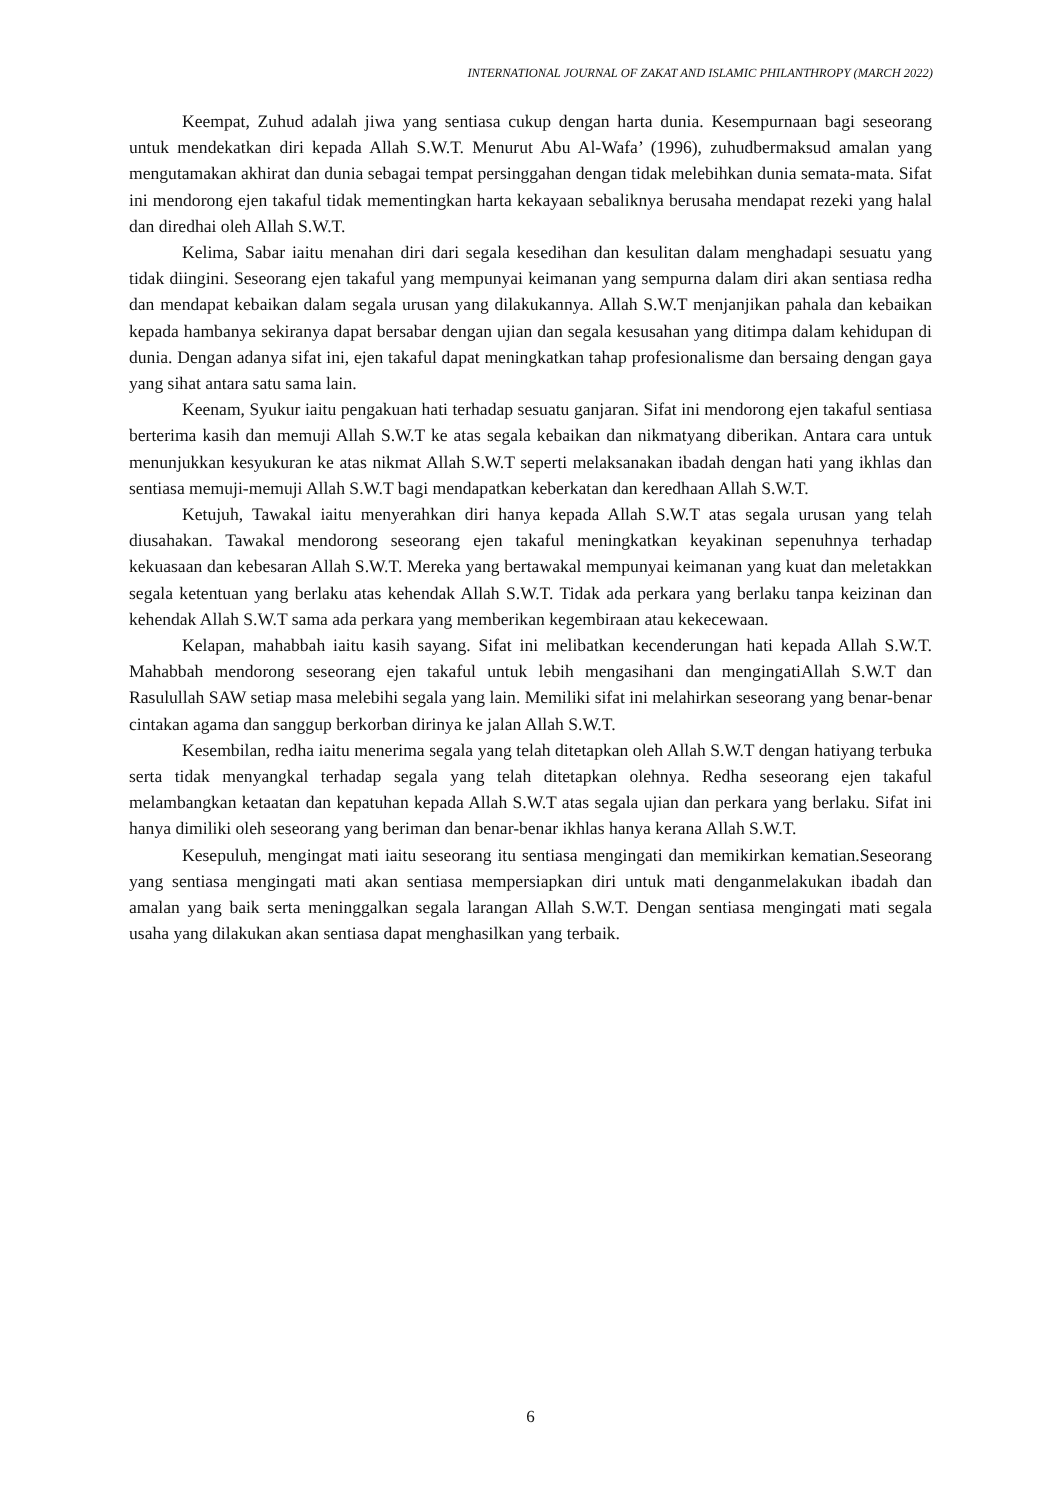INTERNATIONAL JOURNAL OF ZAKAT AND ISLAMIC PHILANTHROPY (MARCH 2022)
Keempat, Zuhud adalah jiwa yang sentiasa cukup dengan harta dunia. Kesempurnaan bagi seseorang untuk mendekatkan diri kepada Allah S.W.T. Menurut Abu Al-Wafa’ (1996), zuhudbermaksud amalan yang mengutamakan akhirat dan dunia sebagai tempat persinggahan dengan tidak melebihkan dunia semata-mata. Sifat ini mendorong ejen takaful tidak mementingkan harta kekayaan sebaliknya berusaha mendapat rezeki yang halal dan diredhai oleh Allah S.W.T.
Kelima, Sabar iaitu menahan diri dari segala kesedihan dan kesulitan dalam menghadapi sesuatu yang tidak diingini. Seseorang ejen takaful yang mempunyai keimanan yang sempurna dalam diri akan sentiasa redha dan mendapat kebaikan dalam segala urusan yang dilakukannya. Allah S.W.T menjanjikan pahala dan kebaikan kepada hambanya sekiranya dapat bersabar dengan ujian dan segala kesusahan yang ditimpa dalam kehidupan di dunia. Dengan adanya sifat ini, ejen takaful dapat meningkatkan tahap profesionalisme dan bersaing dengan gaya yang sihat antara satu sama lain.
Keenam, Syukur iaitu pengakuan hati terhadap sesuatu ganjaran. Sifat ini mendorong ejen takaful sentiasa berterima kasih dan memuji Allah S.W.T ke atas segala kebaikan dan nikmatyang diberikan. Antara cara untuk menunjukkan kesyukuran ke atas nikmat Allah S.W.T seperti melaksanakan ibadah dengan hati yang ikhlas dan sentiasa memuji-memuji Allah S.W.T bagi mendapatkan keberkatan dan keredhaan Allah S.W.T.
Ketujuh, Tawakal iaitu menyerahkan diri hanya kepada Allah S.W.T atas segala urusan yang telah diusahakan. Tawakal mendorong seseorang ejen takaful meningkatkan keyakinan sepenuhnya terhadap kekuasaan dan kebesaran Allah S.W.T. Mereka yang bertawakal mempunyai keimanan yang kuat dan meletakkan segala ketentuan yang berlaku atas kehendak Allah S.W.T. Tidak ada perkara yang berlaku tanpa keizinan dan kehendak Allah S.W.T sama ada perkara yang memberikan kegembiraan atau kekecewaan.
Kelapan, mahabbah iaitu kasih sayang. Sifat ini melibatkan kecenderungan hati kepada Allah S.W.T. Mahabbah mendorong seseorang ejen takaful untuk lebih mengasihani dan mengingatiAllah S.W.T dan Rasulullah SAW setiap masa melebihi segala yang lain. Memiliki sifat ini melahirkan seseorang yang benar-benar cintakan agama dan sanggup berkorban dirinya ke jalan Allah S.W.T.
Kesembilan, redha iaitu menerima segala yang telah ditetapkan oleh Allah S.W.T dengan hatiyang terbuka serta tidak menyangkal terhadap segala yang telah ditetapkan olehnya. Redha seseorang ejen takaful melambangkan ketaatan dan kepatuhan kepada Allah S.W.T atas segala ujian dan perkara yang berlaku. Sifat ini hanya dimiliki oleh seseorang yang beriman dan benar-benar ikhlas hanya kerana Allah S.W.T.
Kesepuluh, mengingat mati iaitu seseorang itu sentiasa mengingati dan memikirkan kematian.Seseorang yang sentiasa mengingati mati akan sentiasa mempersiapkan diri untuk mati denganmelakukan ibadah dan amalan yang baik serta meninggalkan segala larangan Allah S.W.T. Dengan sentiasa mengingati mati segala usaha yang dilakukan akan sentiasa dapat menghasilkan yang terbaik.
6